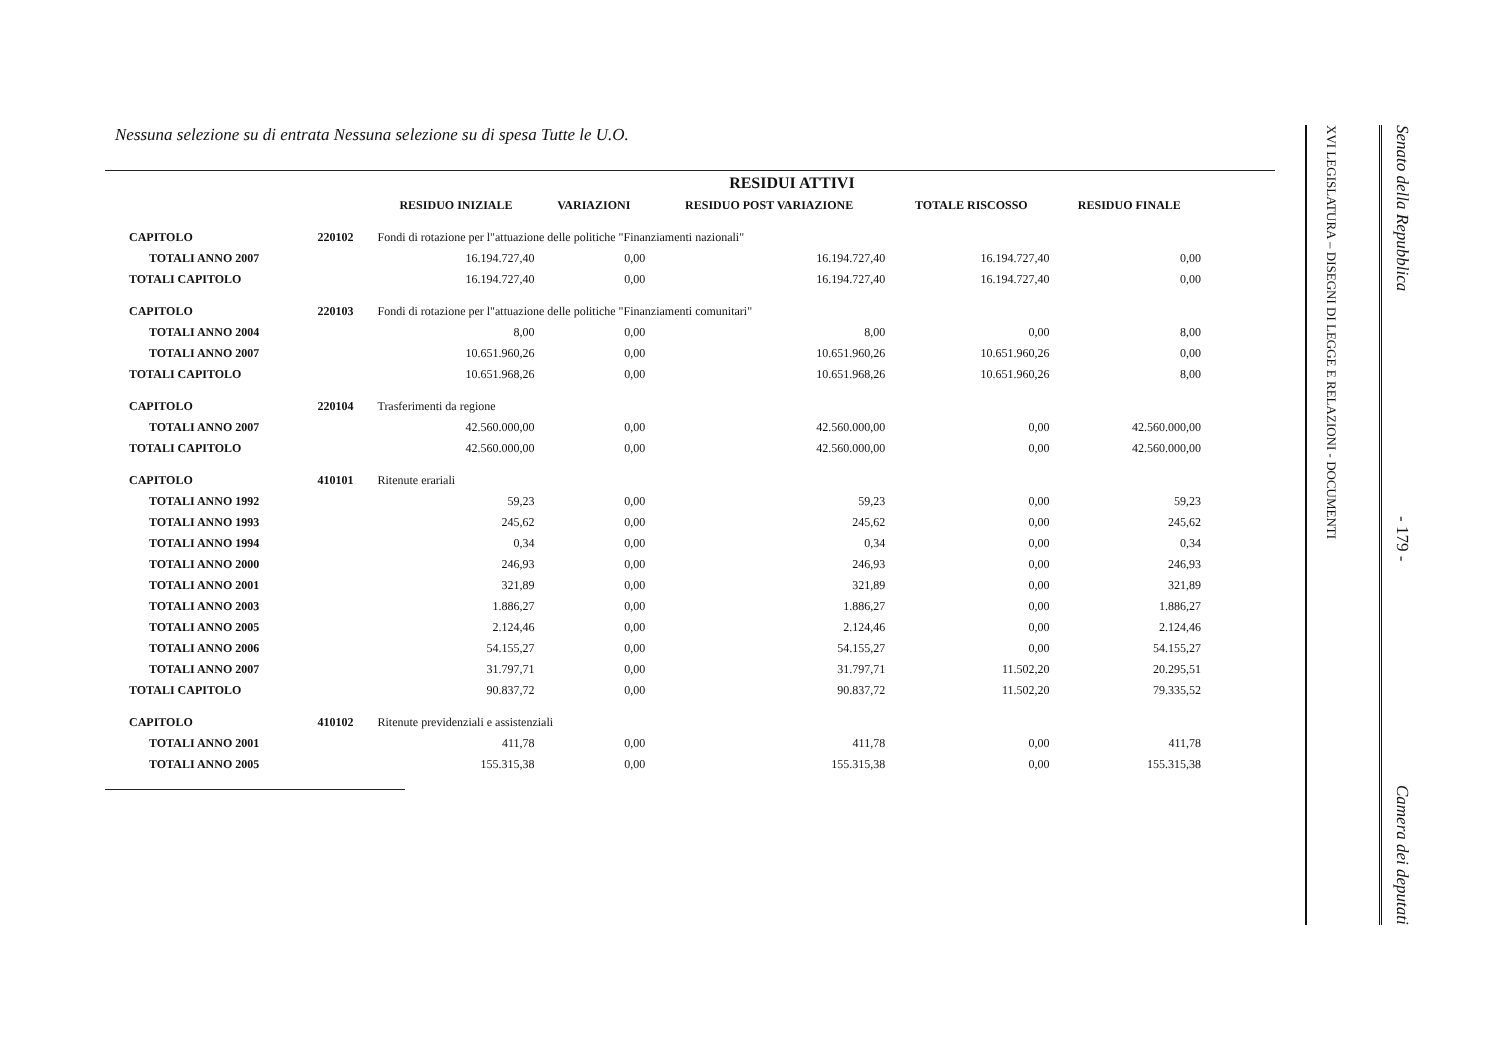Nessuna selezione su di entrata Nessuna selezione su di spesa Tutte le U.O.
| | | | | RESIDUI ATTIVI | | |
| --- | --- | --- | --- | --- | --- | --- |
| | | RESIDUO INIZIALE | VARIAZIONI | RESIDUO POST VARIAZIONE | TOTALE RISCOSSO | RESIDUO FINALE |
| CAPITOLO | 220102 | Fondi di rotazione per l"attuazione delle politiche "Finanziamenti nazionali" | | | | |
| TOTALI ANNO 2007 | | 16.194.727,40 | 0,00 | 16.194.727,40 | 16.194.727,40 | 0,00 |
| TOTALI CAPITOLO | | 16.194.727,40 | 0,00 | 16.194.727,40 | 16.194.727,40 | 0,00 |
| CAPITOLO | 220103 | Fondi di rotazione per l"attuazione delle politiche "Finanziamenti comunitari" | | | | |
| TOTALI ANNO 2004 | | 8,00 | 0,00 | 8,00 | 0,00 | 8,00 |
| TOTALI ANNO 2007 | | 10.651.960,26 | 0,00 | 10.651.960,26 | 10.651.960,26 | 0,00 |
| TOTALI CAPITOLO | | 10.651.968,26 | 0,00 | 10.651.968,26 | 10.651.960,26 | 8,00 |
| CAPITOLO | 220104 | Trasferimenti da regione | | | | |
| TOTALI ANNO 2007 | | 42.560.000,00 | 0,00 | 42.560.000,00 | 0,00 | 42.560.000,00 |
| TOTALI CAPITOLO | | 42.560.000,00 | 0,00 | 42.560.000,00 | 0,00 | 42.560.000,00 |
| CAPITOLO | 410101 | Ritenute erariali | | | | |
| TOTALI ANNO 1992 | | 59,23 | 0,00 | 59,23 | 0,00 | 59,23 |
| TOTALI ANNO 1993 | | 245,62 | 0,00 | 245,62 | 0,00 | 245,62 |
| TOTALI ANNO 1994 | | 0,34 | 0,00 | 0,34 | 0,00 | 0,34 |
| TOTALI ANNO 2000 | | 246,93 | 0,00 | 246,93 | 0,00 | 246,93 |
| TOTALI ANNO 2001 | | 321,89 | 0,00 | 321,89 | 0,00 | 321,89 |
| TOTALI ANNO 2003 | | 1.886,27 | 0,00 | 1.886,27 | 0,00 | 1.886,27 |
| TOTALI ANNO 2005 | | 2.124,46 | 0,00 | 2.124,46 | 0,00 | 2.124,46 |
| TOTALI ANNO 2006 | | 54.155,27 | 0,00 | 54.155,27 | 0,00 | 54.155,27 |
| TOTALI ANNO 2007 | | 31.797,71 | 0,00 | 31.797,71 | 11.502,20 | 20.295,51 |
| TOTALI CAPITOLO | | 90.837,72 | 0,00 | 90.837,72 | 11.502,20 | 79.335,52 |
| CAPITOLO | 410102 | Ritenute previdenziali e assistenziali | | | | |
| TOTALI ANNO 2001 | | 411,78 | 0,00 | 411,78 | 0,00 | 411,78 |
| TOTALI ANNO 2005 | | 155.315,38 | 0,00 | 155.315,38 | 0,00 | 155.315,38 |
XVI LEGISLATURA – DISEGNI DI LEGGE E RELAZIONI - DOCUMENTI
Senato della Repubblica - 179 - Camera dei deputati